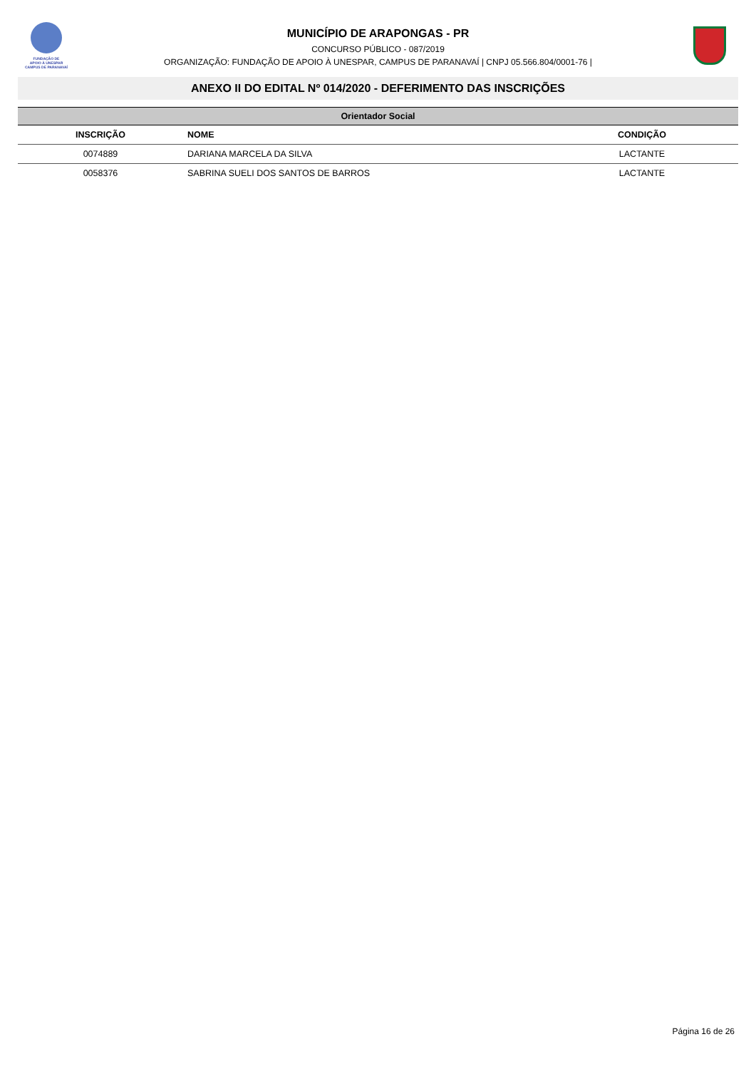FUNDAÇÃO DE
APOIO À UNESPAR
CAMPUS DE PARANAVAÍ
MUNICÍPIO DE ARAPONGAS - PR
CONCURSO PÚBLICO - 087/2019
ORGANIZAÇÃO: FUNDAÇÃO DE APOIO À UNESPAR, CAMPUS DE PARANAVAÍ | CNPJ 05.566.804/0001-76 |
ANEXO II DO EDITAL Nº 014/2020 - DEFERIMENTO DAS INSCRIÇÕES
| Orientador Social | | |
| --- | --- | --- |
| INSCRIÇÃO | NOME | CONDIÇÃO |
| 0074889 | DARIANA MARCELA DA SILVA | LACTANTE |
| 0058376 | SABRINA SUELI DOS SANTOS DE BARROS | LACTANTE |
Página 16 de 26